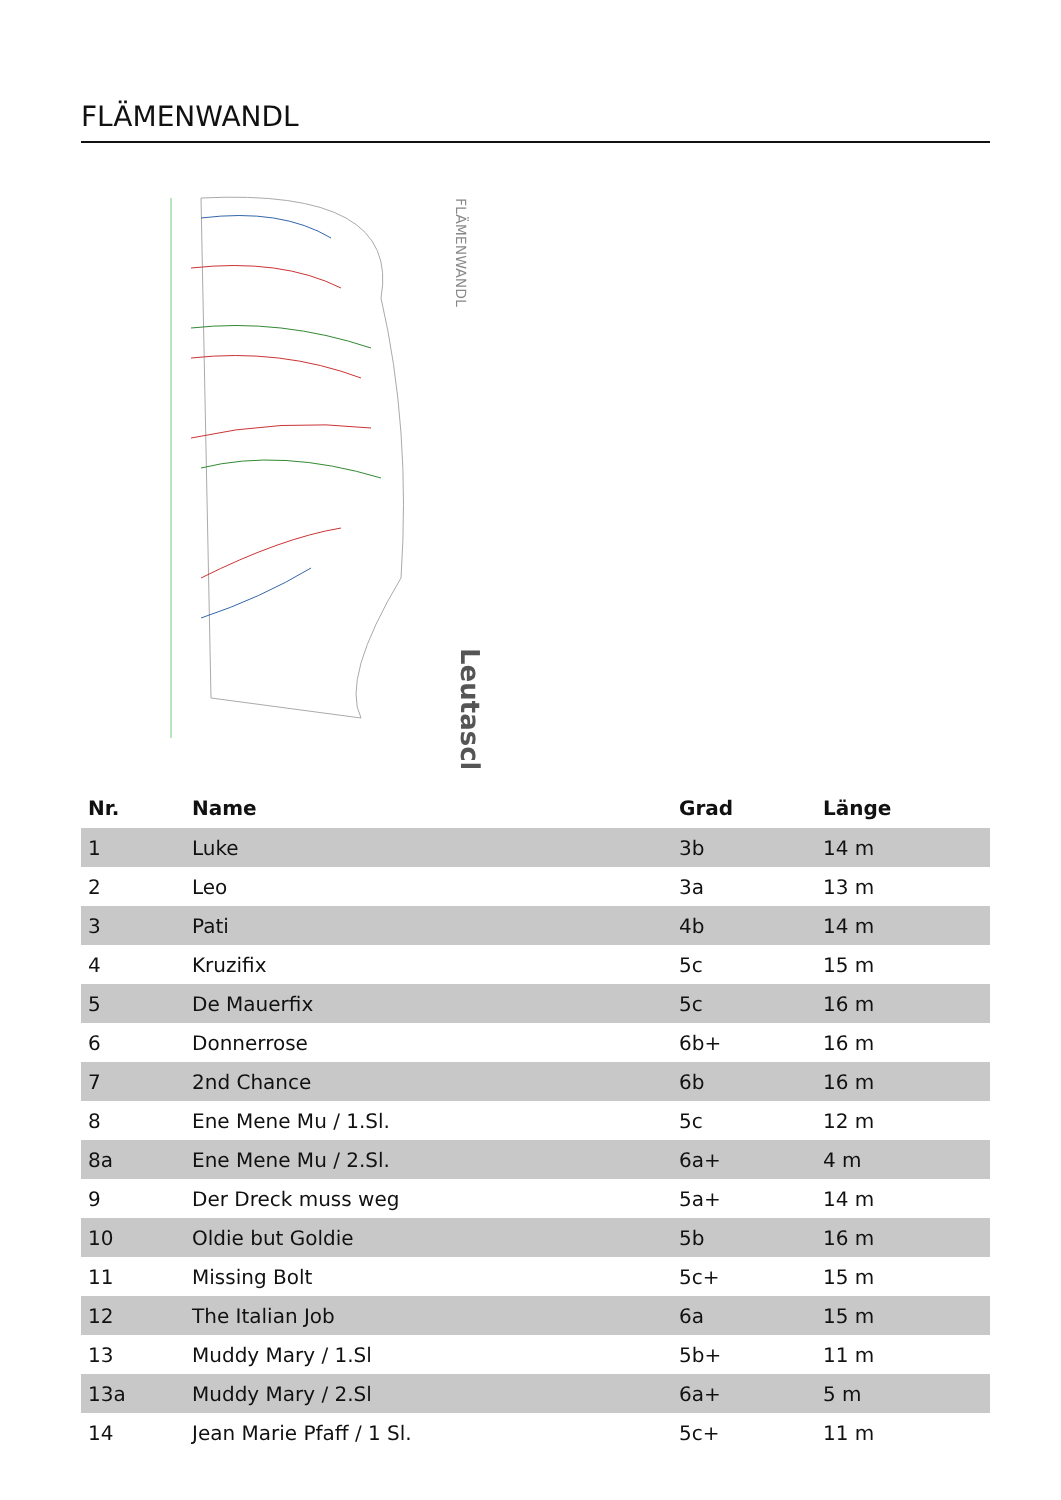FLÄMENWANDL
FLÄMENWANDL
Leutasch
| Nr. | Name | Grad | Länge |
| --- | --- | --- | --- |
| 1 | Luke | 3b | 14 m |
| 2 | Leo | 3a | 13 m |
| 3 | Pati | 4b | 14 m |
| 4 | Kruzifix | 5c | 15 m |
| 5 | De Mauerfix | 5c | 16 m |
| 6 | Donnerrose | 6b+ | 16 m |
| 7 | 2nd Chance | 6b | 16 m |
| 8 | Ene Mene Mu / 1.Sl. | 5c | 12 m |
| 8a | Ene Mene Mu / 2.Sl. | 6a+ | 4 m |
| 9 | Der Dreck muss weg | 5a+ | 14 m |
| 10 | Oldie but Goldie | 5b | 16 m |
| 11 | Missing Bolt | 5c+ | 15 m |
| 12 | The Italian Job | 6a | 15 m |
| 13 | Muddy Mary / 1.Sl | 5b+ | 11 m |
| 13a | Muddy Mary / 2.Sl | 6a+ | 5 m |
| 14 | Jean Marie Pfaff / 1 Sl. | 5c+ | 11 m |